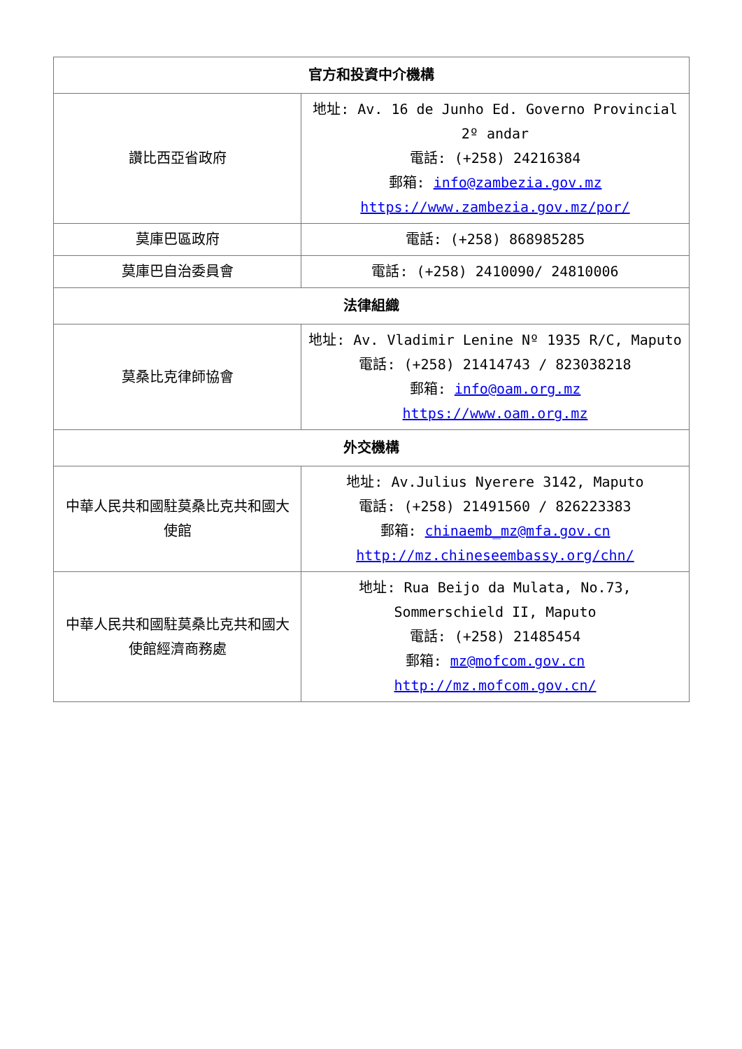| 官方和投資中介機構 | |
| --- | --- |
| 讚比西亞省政府 | 地址: Av. 16 de Junho Ed. Governo Provincial 2º andar 電話: (+258) 24216384 郵箱: info@zambezia.gov.mz https://www.zambezia.gov.mz/por/ |
| 莫庫巴區政府 | 電話: (+258) 868985285 |
| 莫庫巴自治委員會 | 電話: (+258) 2410090/ 24810006 |
| 法律組織 | |
| 莫桑比克律師協會 | 地址: Av. Vladimir Lenine Nº 1935 R/C, Maputo 電話: (+258) 21414743 / 823038218 郵箱: info@oam.org.mz https://www.oam.org.mz |
| 外交機構 | |
| 中華人民共和國駐莫桑比克共和國大使館 | 地址: Av.Julius Nyerere 3142, Maputo 電話: (+258) 21491560 / 826223383 郵箱: chinaemb_mz@mfa.gov.cn http://mz.chineseembassy.org/chn/ |
| 中華人民共和國駐莫桑比克共和國大使館經濟商務處 | 地址: Rua Beijo da Mulata, No.73, Sommerschield II, Maputo 電話: (+258) 21485454 郵箱: mz@mofcom.gov.cn http://mz.mofcom.gov.cn/ |